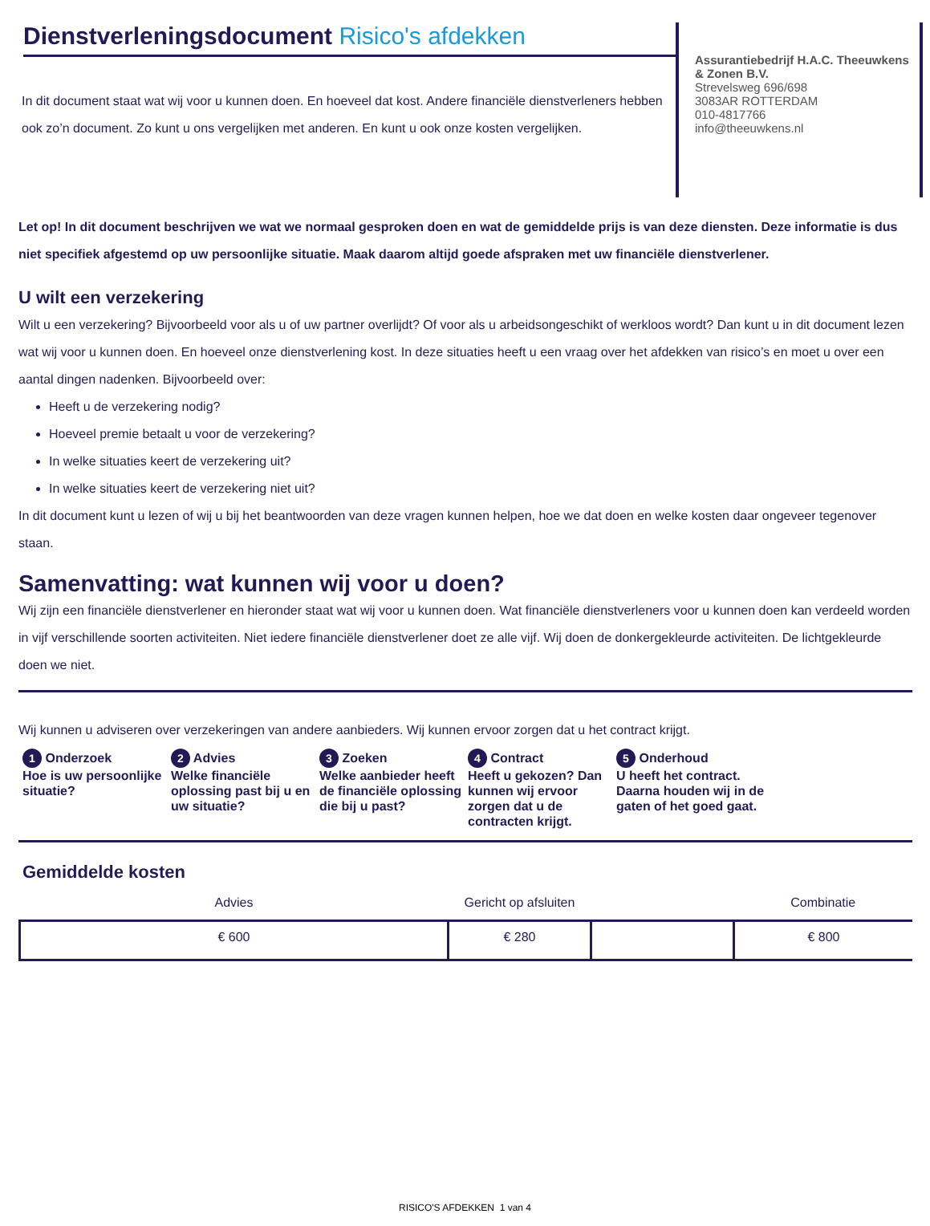Dienstverleningsdocument Risico's afdekken
In dit document staat wat wij voor u kunnen doen. En hoeveel dat kost. Andere financiële dienstverleners hebben ook zo’n document. Zo kunt u ons vergelijken met anderen. En kunt u ook onze kosten vergelijken.
Assurantiebedrijf H.A.C. Theeuwkens & Zonen B.V.
Strevelsweg 696/698
3083AR ROTTERDAM
010-4817766
info@theeuwkens.nl
Let op! In dit document beschrijven we wat we normaal gesproken doen en wat de gemiddelde prijs is van deze diensten. Deze informatie is dus niet specifiek afgestemd op uw persoonlijke situatie. Maak daarom altijd goede afspraken met uw financiële dienstverlener.
U wilt een verzekering
Wilt u een verzekering? Bijvoorbeeld voor als u of uw partner overlijdt? Of voor als u arbeidsongeschikt of werkloos wordt? Dan kunt u in dit document lezen wat wij voor u kunnen doen. En hoeveel onze dienstverlening kost. In deze situaties heeft u een vraag over het afdekken van risico’s en moet u over een aantal dingen nadenken. Bijvoorbeeld over:
Heeft u de verzekering nodig?
Hoeveel premie betaalt u voor de verzekering?
In welke situaties keert de verzekering uit?
In welke situaties keert de verzekering niet uit?
In dit document kunt u lezen of wij u bij het beantwoorden van deze vragen kunnen helpen, hoe we dat doen en welke kosten daar ongeveer tegenover staan.
Samenvatting: wat kunnen wij voor u doen?
Wij zijn een financiële dienstverlener en hieronder staat wat wij voor u kunnen doen. Wat financiële dienstverleners voor u kunnen doen kan verdeeld worden in vijf verschillende soorten activiteiten. Niet iedere financiële dienstverlener doet ze alle vijf. Wij doen de donkergekleurde activiteiten. De lichtgekleurde doen we niet.
Wij kunnen u adviseren over verzekeringen van andere aanbieders. Wij kunnen ervoor zorgen dat u het contract krijgt.
1 Onderzoek
Hoe is uw persoonlijke situatie?
2 Advies
Welke financiële oplossing past bij u en uw situatie?
3 Zoeken
Welke aanbieder heeft de financiële oplossing die bij u past?
4 Contract
Heeft u gekozen? Dan kunnen wij ervoor zorgen dat u de contracten krijgt.
5 Onderhoud
U heeft het contract. Daarna houden wij in de gaten of het goed gaat.
Gemiddelde kosten
| Advies | Gericht op afsluiten | | Combinatie |
| --- | --- | --- | --- |
| € 600 | € 280 | | € 800 |
RISICO'S AFDEKKEN 1 van 4